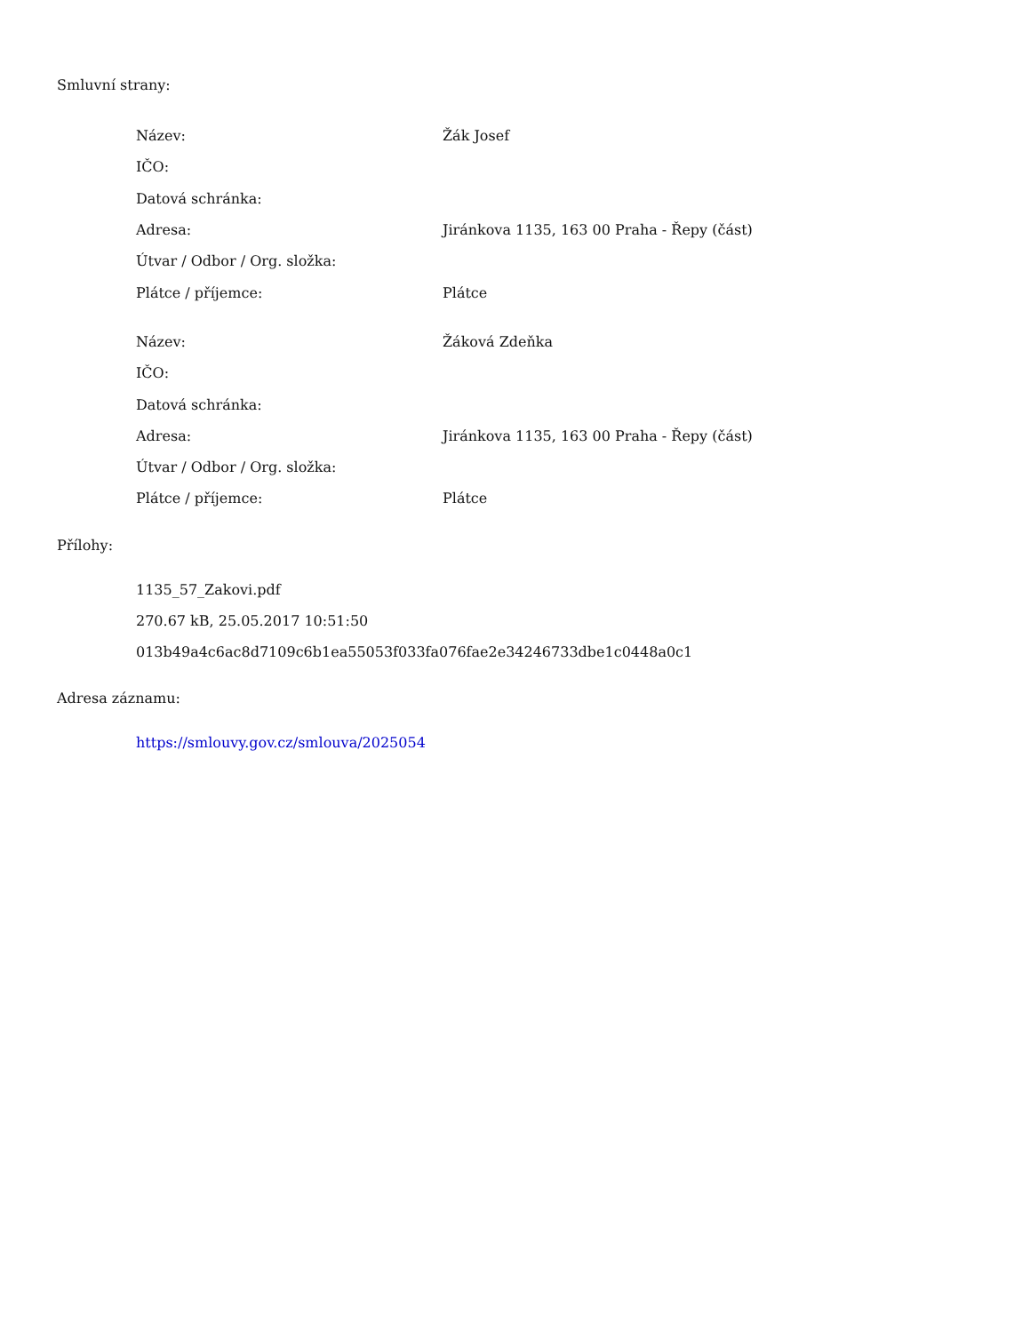Smluvní strany:
| Název: | Žák Josef |
| IČO: | |
| Datová schránka: | |
| Adresa: | Jiránkova 1135, 163 00 Praha - Řepy (část) |
| Útvar / Odbor / Org. složka: | |
| Plátce / příjemce: | Plátce |
| Název: | Žáková Zdeňka |
| IČO: | |
| Datová schránka: | |
| Adresa: | Jiránkova 1135, 163 00 Praha - Řepy (část) |
| Útvar / Odbor / Org. složka: | |
| Plátce / příjemce: | Plátce |
Přílohy:
1135_57_Zakovi.pdf
270.67 kB, 25.05.2017 10:51:50
013b49a4c6ac8d7109c6b1ea55053f033fa076fae2e34246733dbe1c0448a0c1
Adresa záznamu:
https://smlouvy.gov.cz/smlouva/2025054